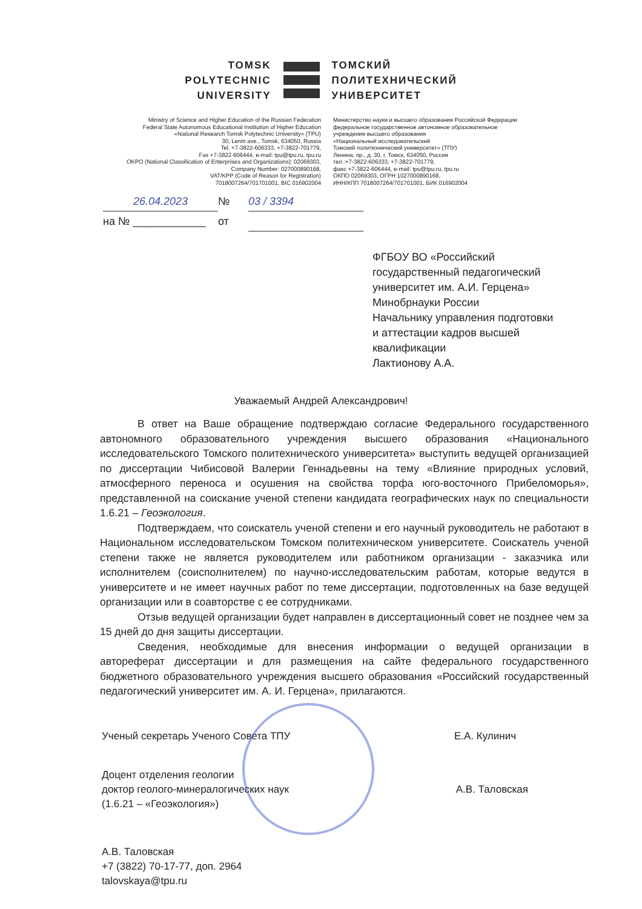TOMSK
POLYTECHNIC
UNIVERSITY
ТОМСКИЙ
ПОЛИТЕХНИЧЕСКИЙ
УНИВЕРСИТЕТ
Ministry of Science and Higher Education of the Russian Federation
Federal State Autonomous Educational Institution of Higher Education
«National Research Tomsk Polytechnic University» (TPU)
30, Lenin ave., Tomsk, 634050, Russia
Tel. +7-3822-606333, +7-3822-701779,
Fax +7-3822-606444, e-mail: tpu@tpu.ru, tpu.ru
OKPO (National Classification of Enterprises and Organizations): 02069303,
Company Number: 027000890168,
VAT/KPP (Code of Reason for Registration)
7018007264/701701001, BIC 016902004
Министерство науки и высшего образования Российской Федерации
федеральное государственное автономное образовательное
учреждение высшего образования
«Национальный исследовательский
Томский политехнический университет» (ТПУ)
Ленина, пр., д. 30, г. Томск, 634050, Россия
тел.:+7-3822-606333, +7-3822-701779,
факс +7-3822-606444, e-mail: tpu@tpu.ru, tpu.ru
ОКПО 02069303, ОГРН 1027000890168,
ИНН/КПП 7018007264/701701001, БИК 016902004
26.04.2023
№
03 / 3394
на № ____________
от
ФГБОУ ВО «Российский
государственный педагогический
университет им. А.И. Герцена»
Минобрнауки России
Начальнику управления подготовки
и аттестации кадров высшей
квалификации
Лактионову А.А.
Уважаемый Андрей Александрович!
В ответ на Ваше обращение подтверждаю согласие Федерального государственного автономного образовательного учреждения высшего образования «Национального исследовательского Томского политехнического университета» выступить ведущей организацией по диссертации Чибисовой Валерии Геннадьевны на тему «Влияние природных условий, атмосферного переноса и осушения на свойства торфа юго-восточного Прибеломорья», представленной на соискание ученой степени кандидата географических наук по специальности 1.6.21 – Геоэкология.
Подтверждаем, что соискатель ученой степени и его научный руководитель не работают в Национальном исследовательском Томском политехническом университете. Соискатель ученой степени также не является руководителем или работником организации - заказчика или исполнителем (соисполнителем) по научно-исследовательским работам, которые ведутся в университете и не имеет научных работ по теме диссертации, подготовленных на базе ведущей организации или в соавторстве с ее сотрудниками.
Отзыв ведущей организации будет направлен в диссертационный совет не позднее чем за 15 дней до дня защиты диссертации.
Сведения, необходимые для внесения информации о ведущей организации в автореферат диссертации и для размещения на сайте федерального государственного бюджетного образовательного учреждения высшего образования «Российский государственный педагогический университет им. А. И. Герцена», прилагаются.
Ученый секретарь Ученого Совета ТПУ Е.А. Кулинич
Доцент отделения геологии
доктор геолого-минералогических наук
(1.6.21 – «Геоэкология») А.В. Таловская
А.В. Таловская
+7 (3822) 70-17-77, доп. 2964
talovskaya@tpu.ru